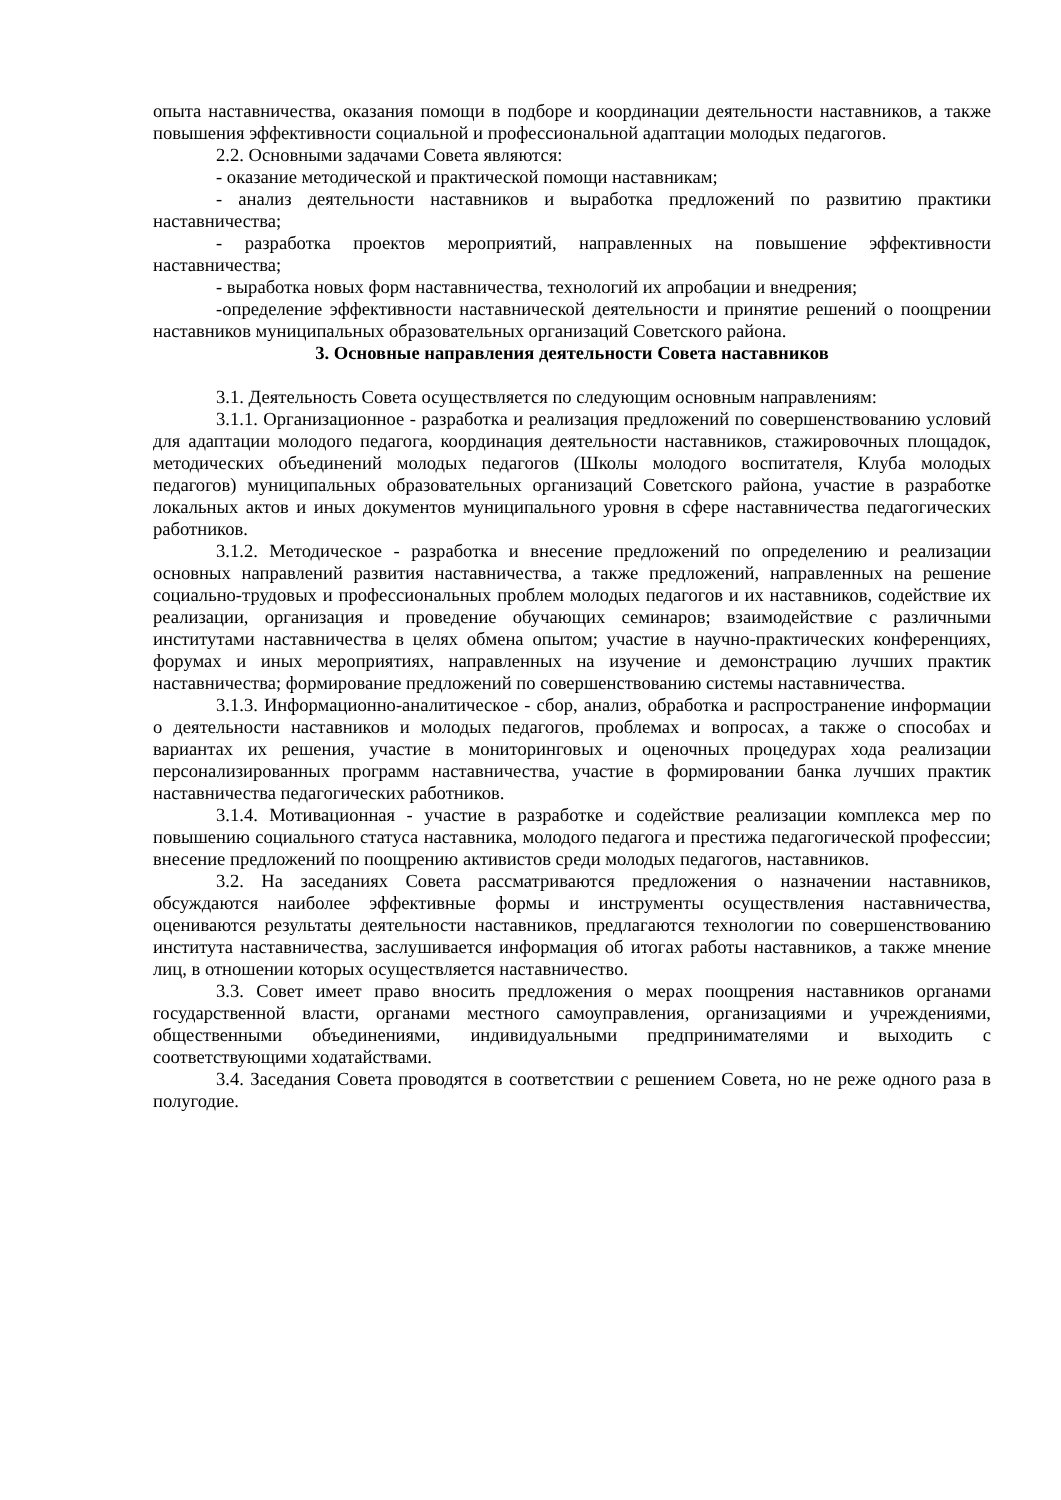опыта наставничества, оказания помощи в подборе и координации деятельности наставников, а также повышения эффективности социальной и профессиональной адаптации молодых педагогов.
2.2. Основными задачами Совета являются:
- оказание методической и практической помощи наставникам;
- анализ деятельности наставников и выработка предложений по развитию практики наставничества;
- разработка проектов мероприятий, направленных на повышение эффективности наставничества;
- выработка новых форм наставничества, технологий их апробации и внедрения;
-определение эффективности наставнической деятельности и принятие решений о поощрении наставников муниципальных образовательных организаций Советского района.
3. Основные направления деятельности Совета наставников
3.1. Деятельность Совета осуществляется по следующим основным направлениям:
3.1.1. Организационное - разработка и реализация предложений по совершенствованию условий для адаптации молодого педагога, координация деятельности наставников, стажировочных площадок, методических объединений молодых педагогов (Школы молодого воспитателя, Клуба молодых педагогов) муниципальных образовательных организаций Советского района, участие в разработке локальных актов и иных документов муниципального уровня в сфере наставничества педагогических работников.
3.1.2. Методическое - разработка и внесение предложений по определению и реализации основных направлений развития наставничества, а также предложений, направленных на решение социально-трудовых и профессиональных проблем молодых педагогов и их наставников, содействие их реализации, организация и проведение обучающих семинаров; взаимодействие с различными институтами наставничества в целях обмена опытом; участие в научно-практических конференциях, форумах и иных мероприятиях, направленных на изучение и демонстрацию лучших практик наставничества; формирование предложений по совершенствованию системы наставничества.
3.1.3. Информационно-аналитическое - сбор, анализ, обработка и распространение информации о деятельности наставников и молодых педагогов, проблемах и вопросах, а также о способах и вариантах их решения, участие в мониторинговых и оценочных процедурах хода реализации персонализированных программ наставничества, участие в формировании банка лучших практик наставничества педагогических работников.
3.1.4. Мотивационная - участие в разработке и содействие реализации комплекса мер по повышению социального статуса наставника, молодого педагога и престижа педагогической профессии; внесение предложений по поощрению активистов среди молодых педагогов, наставников.
3.2. На заседаниях Совета рассматриваются предложения о назначении наставников, обсуждаются наиболее эффективные формы и инструменты осуществления наставничества, оцениваются результаты деятельности наставников, предлагаются технологии по совершенствованию института наставничества, заслушивается информация об итогах работы наставников, а также мнение лиц, в отношении которых осуществляется наставничество.
3.3. Совет имеет право вносить предложения о мерах поощрения наставников органами государственной власти, органами местного самоуправления, организациями и учреждениями, общественными объединениями, индивидуальными предпринимателями и выходить с соответствующими ходатайствами.
3.4. Заседания Совета проводятся в соответствии с решением Совета, но не реже одного раза в полугодие.